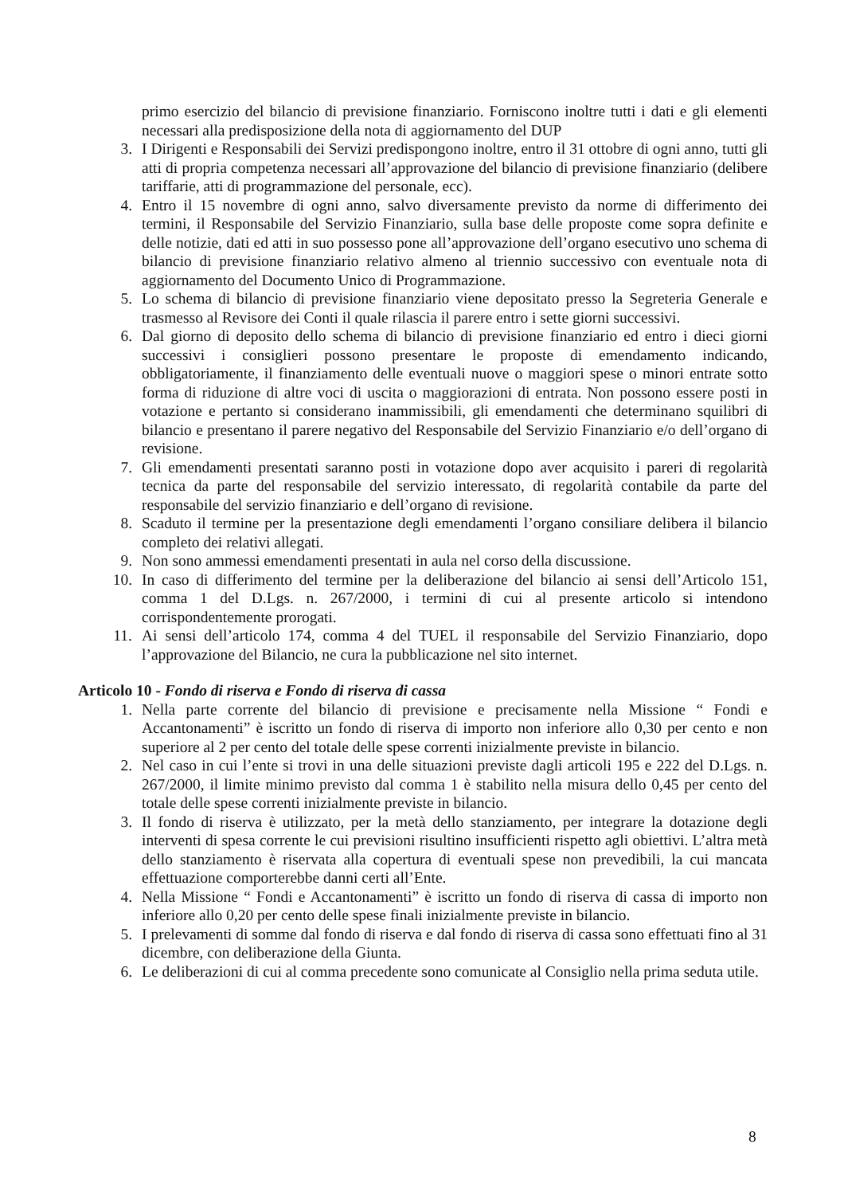primo esercizio del bilancio di previsione finanziario. Forniscono inoltre tutti i dati e gli elementi necessari alla predisposizione della nota di aggiornamento del DUP
3. I Dirigenti e Responsabili dei Servizi predispongono inoltre, entro il 31 ottobre di ogni anno, tutti gli atti di propria competenza necessari all’approvazione del bilancio di previsione finanziario (delibere tariffarie, atti di programmazione del personale, ecc).
4. Entro il 15 novembre di ogni anno, salvo diversamente previsto da norme di differimento dei termini, il Responsabile del Servizio Finanziario, sulla base delle proposte come sopra definite e delle notizie, dati ed atti in suo possesso pone all’approvazione dell’organo esecutivo uno schema di bilancio di previsione finanziario relativo almeno al triennio successivo con eventuale nota di aggiornamento del Documento Unico di Programmazione.
5. Lo schema di bilancio di previsione finanziario viene depositato presso la Segreteria Generale e trasmesso al Revisore dei Conti il quale rilascia il parere entro i sette giorni successivi.
6. Dal giorno di deposito dello schema di bilancio di previsione finanziario ed entro i dieci giorni successivi i consiglieri possono presentare le proposte di emendamento indicando, obbligatoriamente, il finanziamento delle eventuali nuove o maggiori spese o minori entrate sotto forma di riduzione di altre voci di uscita o maggiorazioni di entrata. Non possono essere posti in votazione e pertanto si considerano inammissibili, gli emendamenti che determinano squilibri di bilancio e presentano il parere negativo del Responsabile del Servizio Finanziario e/o dell’organo di revisione.
7. Gli emendamenti presentati saranno posti in votazione dopo aver acquisito i pareri di regolarità tecnica da parte del responsabile del servizio interessato, di regolarità contabile da parte del responsabile del servizio finanziario e dell’organo di revisione.
8. Scaduto il termine per la presentazione degli emendamenti l’organo consiliare delibera il bilancio completo dei relativi allegati.
9. Non sono ammessi emendamenti presentati in aula nel corso della discussione.
10. In caso di differimento del termine per la deliberazione del bilancio ai sensi dell’Articolo 151, comma 1 del D.Lgs. n. 267/2000, i termini di cui al presente articolo si intendono corrispondentemente prorogati.
11. Ai sensi dell’articolo 174, comma 4 del TUEL il responsabile del Servizio Finanziario, dopo l’approvazione del Bilancio, ne cura la pubblicazione nel sito internet.
Articolo 10 - Fondo di riserva e Fondo di riserva di cassa
1. Nella parte corrente del bilancio di previsione e precisamente nella Missione “ Fondi e Accantonamenti” è iscritto un fondo di riserva di importo non inferiore allo 0,30 per cento e non superiore al 2 per cento del totale delle spese correnti inizialmente previste in bilancio.
2. Nel caso in cui l’ente si trovi in una delle situazioni previste dagli articoli 195 e 222 del D.Lgs. n. 267/2000, il limite minimo previsto dal comma 1 è stabilito nella misura dello 0,45 per cento del totale delle spese correnti inizialmente previste in bilancio.
3. Il fondo di riserva è utilizzato, per la metà dello stanziamento, per integrare la dotazione degli interventi di spesa corrente le cui previsioni risultino insufficienti rispetto agli obiettivi. L’altra metà dello stanziamento è riservata alla copertura di eventuali spese non prevedibili, la cui mancata effettuazione comporterebbe danni certi all’Ente.
4. Nella Missione “ Fondi e Accantonamenti” è iscritto un fondo di riserva di cassa di importo non inferiore allo 0,20 per cento delle spese finali inizialmente previste in bilancio.
5. I prelevamenti di somme dal fondo di riserva e dal fondo di riserva di cassa sono effettuati fino al 31 dicembre, con deliberazione della Giunta.
6. Le deliberazioni di cui al comma precedente sono comunicate al Consiglio nella prima seduta utile.
8